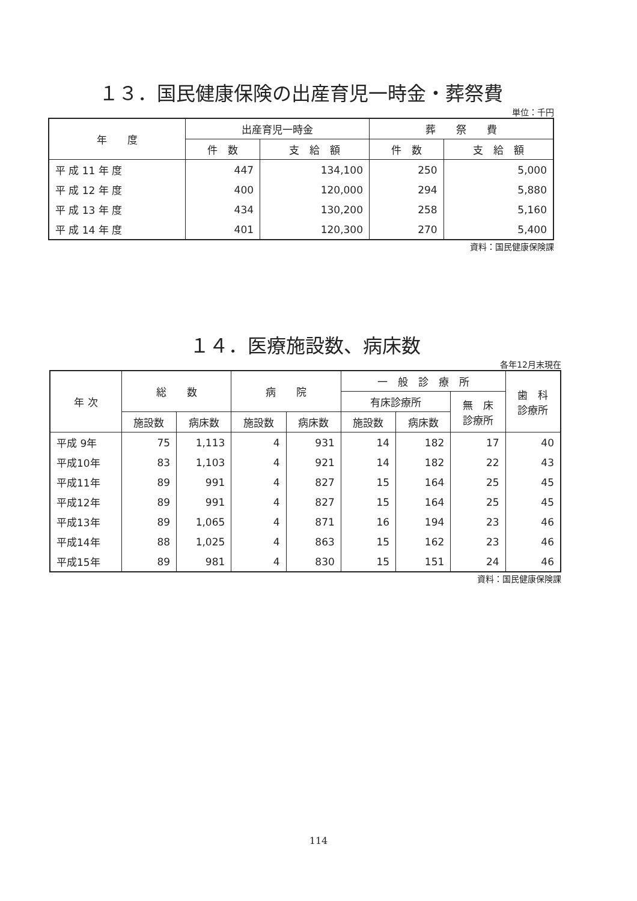１３．国民健康保険の出産育児一時金・葬祭費
単位：千円
| 年 度 | 出産育児一時金 | | 葬 祭 費 | |
| --- | --- | --- | --- | --- |
| | 件 数 | 支 給 額 | 件 数 | 支 給 額 |
| 平 成 11 年 度 | 447 | 134,100 | 250 | 5,000 |
| 平 成 12 年 度 | 400 | 120,000 | 294 | 5,880 |
| 平 成 13 年 度 | 434 | 130,200 | 258 | 5,160 |
| 平 成 14 年 度 | 401 | 120,300 | 270 | 5,400 |
資料：国民健康保険課
１４．医療施設数、病床数
各年12月末現在
| 年 次 | 総 数 | | 病 院 | | 一 般 診 療 所 | | | 歯 科 診療所 |
| --- | --- | --- | --- | --- | --- | --- | --- | --- |
| | | | | | 有床診療所 | | 無 床 診療所 | |
| | 施設数 | 病床数 | 施設数 | 病床数 | 施設数 | 病床数 | | |
| 平成 9年 | 75 | 1,113 | 4 | 931 | 14 | 182 | 17 | 40 |
| 平成10年 | 83 | 1,103 | 4 | 921 | 14 | 182 | 22 | 43 |
| 平成11年 | 89 | 991 | 4 | 827 | 15 | 164 | 25 | 45 |
| 平成12年 | 89 | 991 | 4 | 827 | 15 | 164 | 25 | 45 |
| 平成13年 | 89 | 1,065 | 4 | 871 | 16 | 194 | 23 | 46 |
| 平成14年 | 88 | 1,025 | 4 | 863 | 15 | 162 | 23 | 46 |
| 平成15年 | 89 | 981 | 4 | 830 | 15 | 151 | 24 | 46 |
資料：国民健康保険課
114